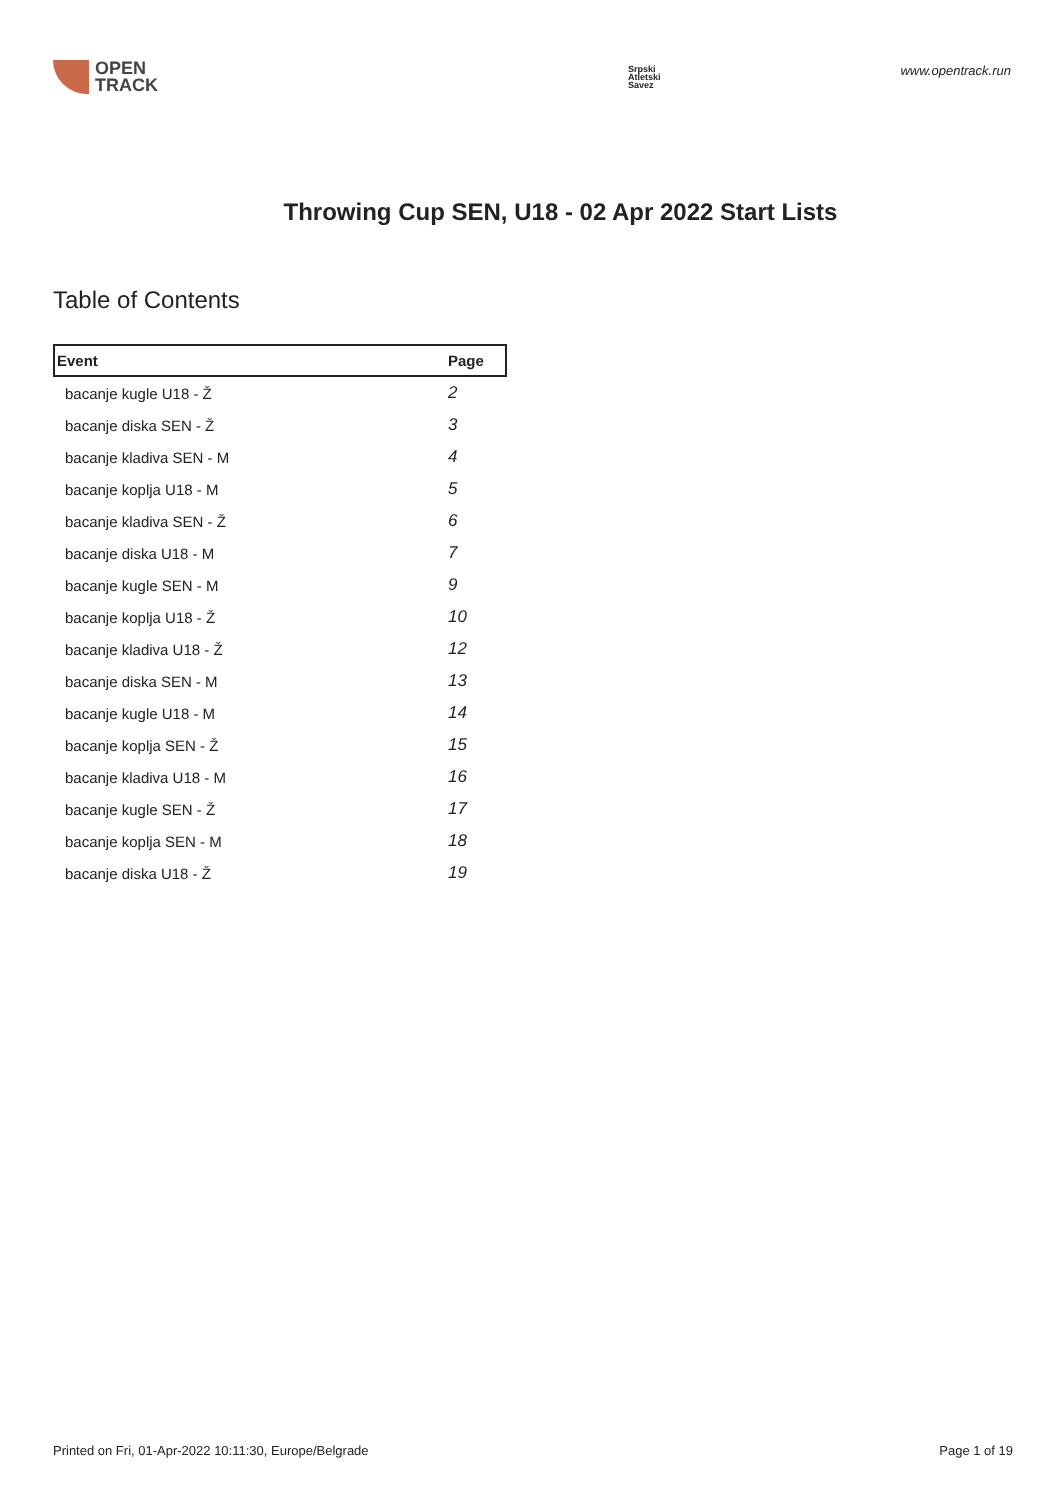OPEN
TRACK
Srpski
Atletski
Savez
www.opentrack.run
Throwing Cup SEN, U18 - 02 Apr 2022 Start Lists
Table of Contents
| Event | Page |
| --- | --- |
| bacanje kugle U18 - Ž | 2 |
| bacanje diska SEN - Ž | 3 |
| bacanje kladiva SEN - M | 4 |
| bacanje koplja U18 - M | 5 |
| bacanje kladiva SEN - Ž | 6 |
| bacanje diska U18 - M | 7 |
| bacanje kugle SEN - M | 9 |
| bacanje koplja U18 - Ž | 10 |
| bacanje kladiva U18 - Ž | 12 |
| bacanje diska SEN - M | 13 |
| bacanje kugle U18 - M | 14 |
| bacanje koplja SEN - Ž | 15 |
| bacanje kladiva U18 - M | 16 |
| bacanje kugle SEN - Ž | 17 |
| bacanje koplja SEN - M | 18 |
| bacanje diska U18 - Ž | 19 |
Printed on Fri, 01-Apr-2022 10:11:30, Europe/Belgrade
Page 1 of 19